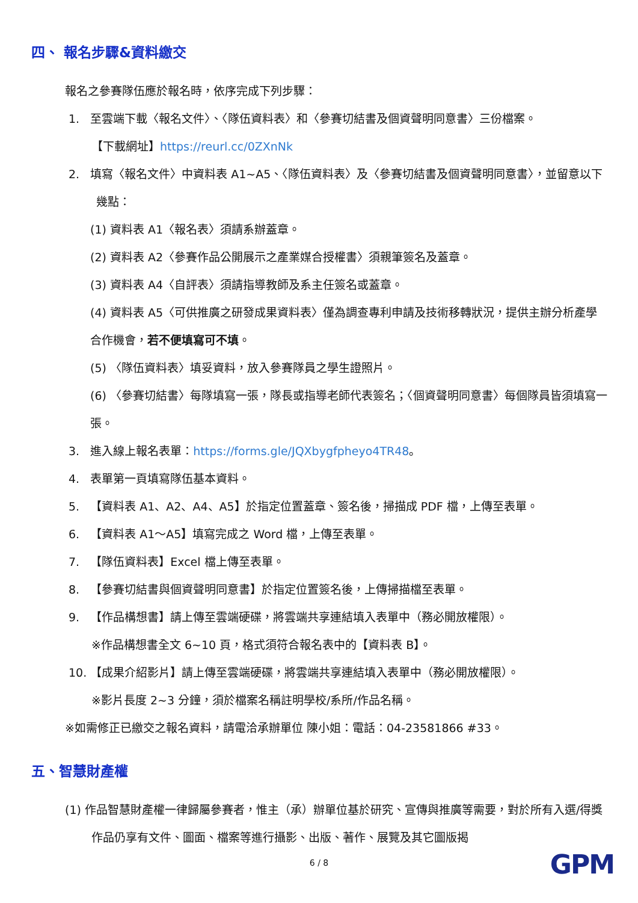四、 報名步驟&資料繳交
報名之參賽隊伍應於報名時，依序完成下列步驟：
1. 至雲端下載〈報名文件〉、〈隊伍資料表〉和〈參賽切結書及個資聲明同意書〉三份檔案。
【下載網址】https://reurl.cc/0ZXnNk
2. 填寫〈報名文件〉中資料表 A1~A5、〈隊伍資料表〉及〈參賽切結書及個資聲明同意書〉，並留意以下幾點：
(1) 資料表 A1〈報名表〉須請系辦蓋章。
(2) 資料表 A2〈參賽作品公開展示之產業媒合授權書〉須親筆簽名及蓋章。
(3) 資料表 A4〈自評表〉須請指導教師及系主任簽名或蓋章。
(4) 資料表 A5〈可供推廣之研發成果資料表〉僅為調查專利申請及技術移轉狀況，提供主辦分析產學合作機會，若不便填寫可不填。
(5) 〈隊伍資料表〉填妥資料，放入參賽隊員之學生證照片。
(6) 〈參賽切結書〉每隊填寫一張，隊長或指導老師代表簽名；〈個資聲明同意書〉每個隊員皆須填寫一張。
3. 進入線上報名表單：https://forms.gle/JQXbygfpheyo4TR48。
4. 表單第一頁填寫隊伍基本資料。
5. 【資料表 A1、A2、A4、A5】於指定位置蓋章、簽名後，掃描成 PDF 檔，上傳至表單。
6. 【資料表 A1～A5】填寫完成之 Word 檔，上傳至表單。
7. 【隊伍資料表】Excel 檔上傳至表單。
8. 【參賽切結書與個資聲明同意書】於指定位置簽名後，上傳掃描檔至表單。
9. 【作品構想書】請上傳至雲端硬碟，將雲端共享連結填入表單中（務必開放權限）。
※作品構想書全文 6~10 頁，格式須符合報名表中的【資料表 B】。
10. 【成果介紹影片】請上傳至雲端硬碟，將雲端共享連結填入表單中（務必開放權限）。
※影片長度 2~3 分鐘，須於檔案名稱註明學校/系所/作品名稱。
※如需修正已繳交之報名資料，請電洽承辦單位 陳小姐：電話：04-23581866 #33。
五、智慧財產權
(1) 作品智慧財產權一律歸屬參賽者，惟主（承）辦單位基於研究、宣傳與推廣等需要，對於所有入選/得獎作品仍享有文件、圖面、檔案等進行攝影、出版、著作、展覽及其它圖版揭
6 / 8 GPM